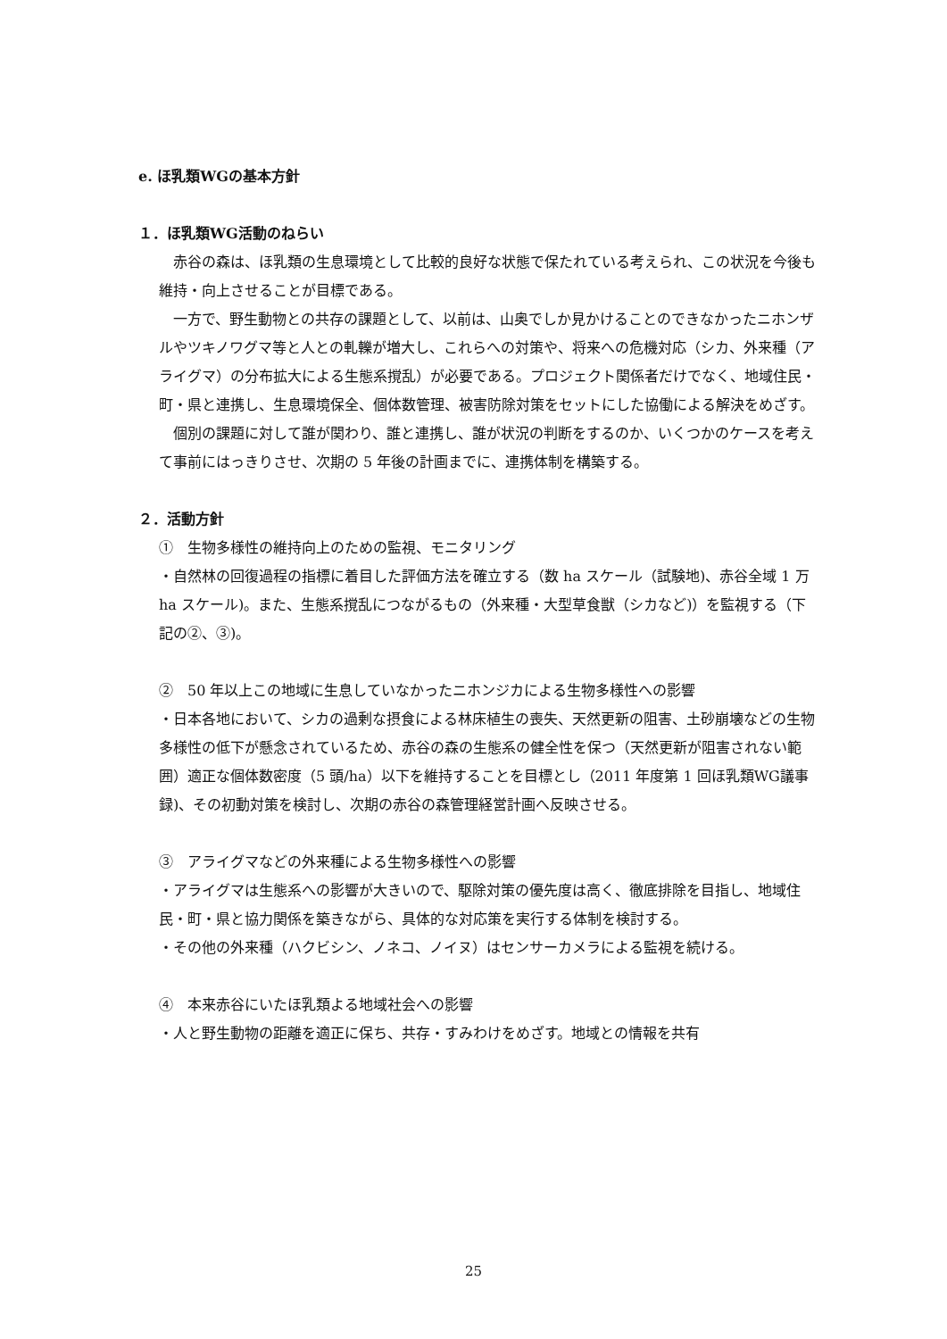e. ほ乳類WGの基本方針
１．ほ乳類WG活動のねらい
赤谷の森は、ほ乳類の生息環境として比較的良好な状態で保たれている考えられ、この状況を今後も維持・向上させることが目標である。
一方で、野生動物との共存の課題として、以前は、山奥でしか見かけることのできなかったニホンザルやツキノワグマ等と人との軋轢が増大し、これらへの対策や、将来への危機対応（シカ、外来種（アライグマ）の分布拡大による生態系撹乱）が必要である。プロジェクト関係者だけでなく、地域住民・町・県と連携し、生息環境保全、個体数管理、被害防除対策をセットにした協働による解決をめざす。
個別の課題に対して誰が関わり、誰と連携し、誰が状況の判断をするのか、いくつかのケースを考えて事前にはっきりさせ、次期の 5 年後の計画までに、連携体制を構築する。
２．活動方針
①　生物多様性の維持向上のための監視、モニタリング
・自然林の回復過程の指標に着目した評価方法を確立する（数 ha スケール（試験地)、赤谷全域 1 万 ha スケール)。また、生態系撹乱につながるもの（外来種・大型草食獣（シカなど)）を監視する（下記の②、③)。
②　50 年以上この地域に生息していなかったニホンジカによる生物多様性への影響
・日本各地において、シカの過剰な摂食による林床植生の喪失、天然更新の阻害、土砂崩壊などの生物多様性の低下が懸念されているため、赤谷の森の生態系の健全性を保つ（天然更新が阻害されない範囲）適正な個体数密度（5 頭/ha）以下を維持することを目標とし（2011 年度第 1 回ほ乳類WG議事録)、その初動対策を検討し、次期の赤谷の森管理経営計画へ反映させる。
③　アライグマなどの外来種による生物多様性への影響
・アライグマは生態系への影響が大きいので、駆除対策の優先度は高く、徹底排除を目指し、地域住民・町・県と協力関係を築きながら、具体的な対応策を実行する体制を検討する。
・その他の外来種（ハクビシン、ノネコ、ノイヌ）はセンサーカメラによる監視を続ける。
④　本来赤谷にいたほ乳類よる地域社会への影響
・人と野生動物の距離を適正に保ち、共存・すみわけをめざす。地域との情報を共有
25